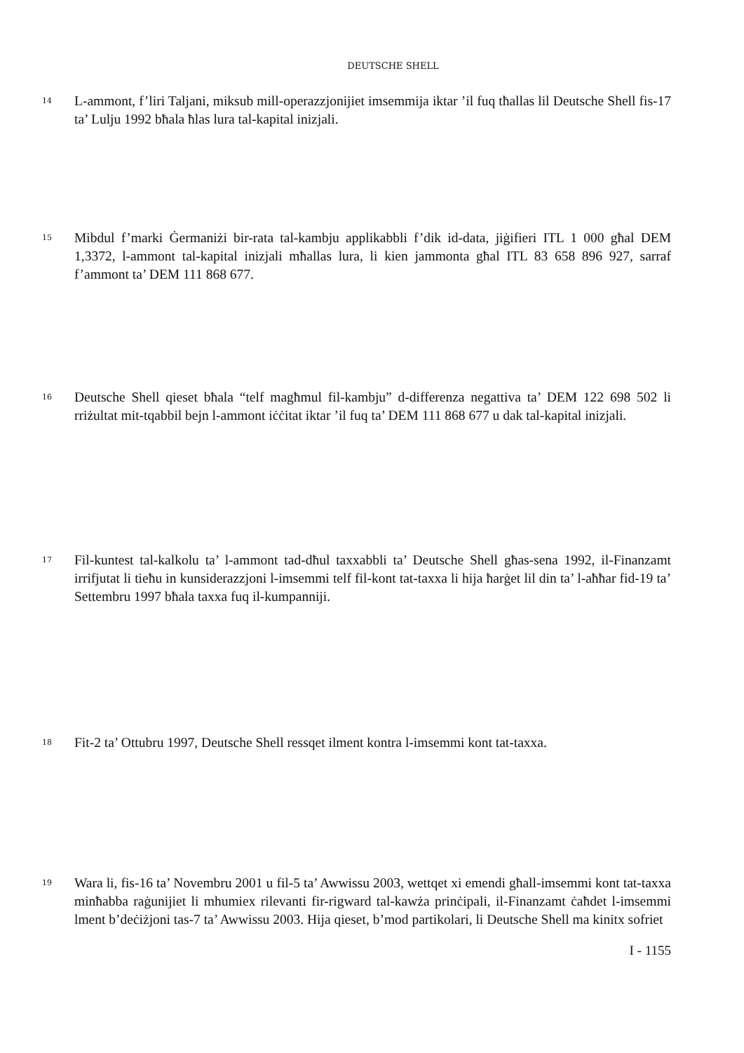DEUTSCHE SHELL
14
L-ammont, f’liri Taljani, miksub mill-operazzjonijiet imsemmija iktar ’il fuq tħallas lil Deutsche Shell fis-17 ta’ Lulju 1992 bħala ħlas lura tal-kapital inizjali.
15
Mibdul f’marki Ġermaniżi bir-rata tal-kambju applikabbli f’dik id-data, jiġifieri ITL 1 000 għal DEM 1,3372, l-ammont tal-kapital inizjali mħallas lura, li kien jammonta għal ITL 83 658 896 927, sarraf f’ammont ta’ DEM 111 868 677.
16
Deutsche Shell qieset bħala “telf magħmul fil-kambju” d-differenza negattiva ta’ DEM 122 698 502 li rriżultat mit-tqabbil bejn l-ammont iċċitat iktar ’il fuq ta’ DEM 111 868 677 u dak tal-kapital inizjali.
17
Fil-kuntest tal-kalkolu ta’ l-ammont tad-dħul taxxabbli ta’ Deutsche Shell għas-sena 1992, il-Finanzamt irrifjutat li tieħu in kunsiderazzjoni l-imsemmi telf fil-kont tat-taxxa li hija ħarġet lil din ta’ l-aħħar fid-19 ta’ Settembru 1997 bħala taxxa fuq il-kumpanniji.
18
Fit-2 ta’ Ottubru 1997, Deutsche Shell ressqet ilment kontra l-imsemmi kont tat-taxxa.
19
Wara li, fis-16 ta’ Novembru 2001 u fil-5 ta’ Awwissu 2003, wettqet xi emendi għall-imsemmi kont tat-taxxa minħabba raġunijiet li mhumiex rilevanti fir-rigward tal-kawża prinċipali, il-Finanzamt ċaħdet l-imsemmi lment b’deċiżjoni tas-7 ta’ Awwissu 2003. Hija qieset, b’mod partikolari, li Deutsche Shell ma kinitx sofriet
I - 1155